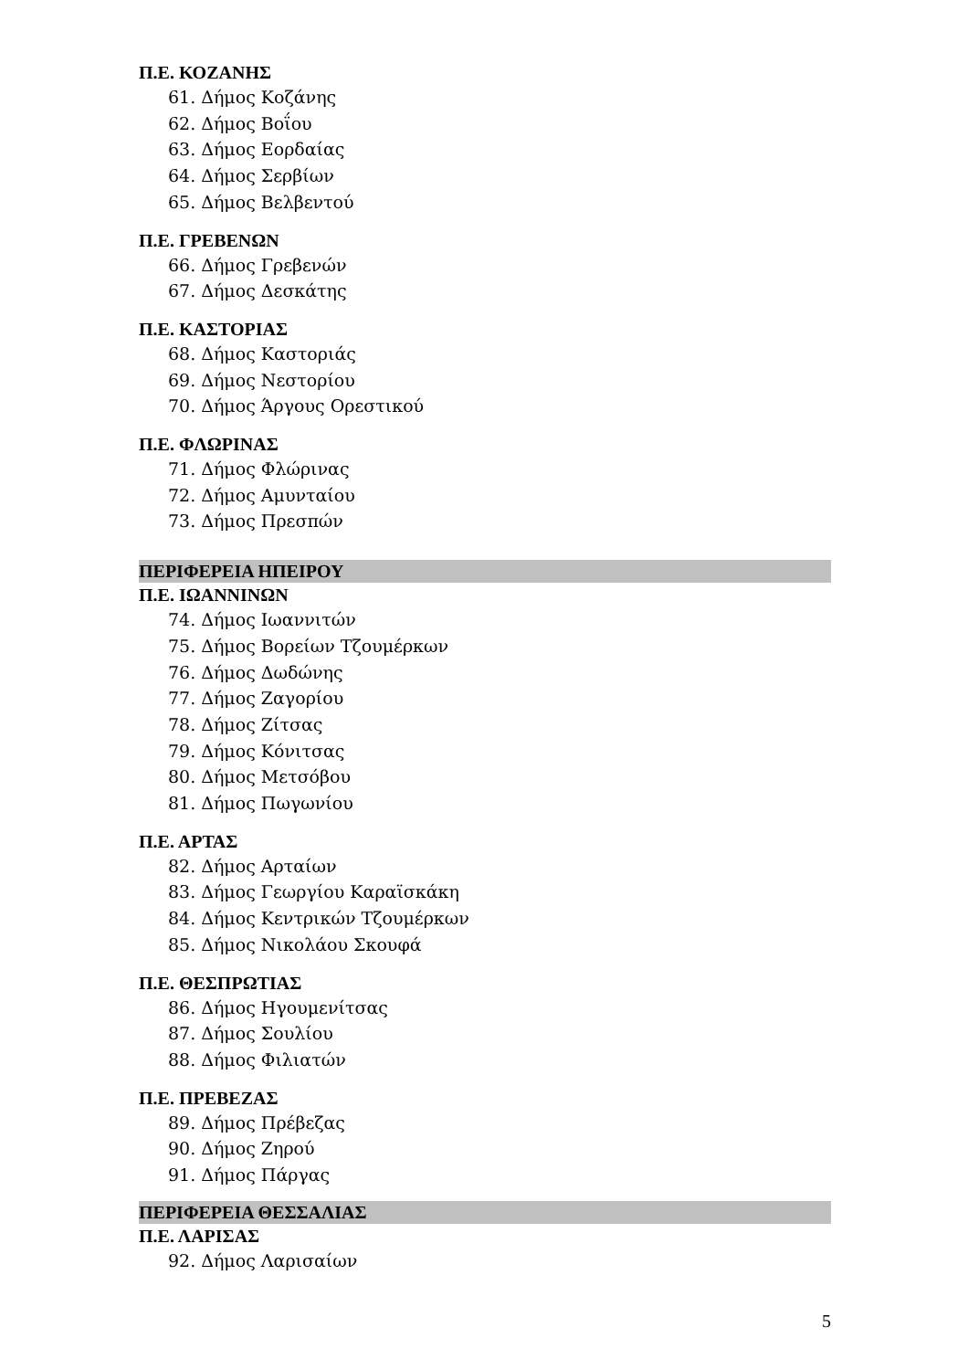Π.Ε. ΚΟΖΑΝΗΣ
61. Δήμος Κοζάνης
62. Δήμος Βοΐου
63. Δήμος Εορδαίας
64. Δήμος Σερβίων
65. Δήμος Βελβεντού
Π.Ε. ΓΡΕΒΕΝΩΝ
66. Δήμος Γρεβενών
67. Δήμος Δεσκάτης
Π.Ε. ΚΑΣΤΟΡΙΑΣ
68. Δήμος Καστοριάς
69. Δήμος Νεστορίου
70. Δήμος Άργους Ορεστικού
Π.Ε. ΦΛΩΡΙΝΑΣ
71. Δήμος Φλώρινας
72. Δήμος Αμυνταίου
73. Δήμος Πρεσπών
ΠΕΡΙΦΕΡΕΙΑ ΗΠΕΙΡΟΥ
Π.Ε. ΙΩΑΝΝΙΝΩΝ
74. Δήμος Ιωαννιτών
75. Δήμος Βορείων Τζουμέρκων
76. Δήμος Δωδώνης
77. Δήμος Ζαγορίου
78. Δήμος Ζίτσας
79. Δήμος Κόνιτσας
80. Δήμος Μετσόβου
81. Δήμος Πωγωνίου
Π.Ε. ΑΡΤΑΣ
82. Δήμος Αρταίων
83. Δήμος Γεωργίου Καραϊσκάκη
84. Δήμος Κεντρικών Τζουμέρκων
85. Δήμος Νικολάου Σκουφά
Π.Ε. ΘΕΣΠΡΩΤΙΑΣ
86. Δήμος Ηγουμενίτσας
87. Δήμος Σουλίου
88. Δήμος Φιλιατών
Π.Ε. ΠΡΕΒΕΖΑΣ
89. Δήμος Πρέβεζας
90. Δήμος Ζηρού
91. Δήμος Πάργας
ΠΕΡΙΦΕΡΕΙΑ ΘΕΣΣΑΛΙΑΣ
Π.Ε. ΛΑΡΙΣΑΣ
92. Δήμος Λαρισαίων
5